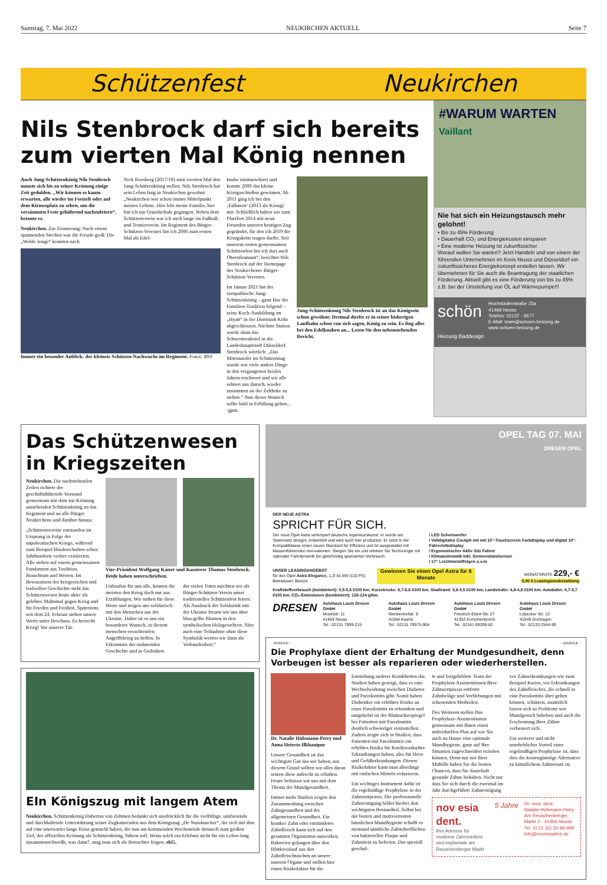Samstag, 7. Mai 2022 NEUKIRCHEN AKTUELL Seite 7
Schützenfest Neukirchen
Nils Stenbrock darf sich bereits zum vierten Mal König nennen
Auch Jung-Schützenkönig Nils Stenbrock musste sich bis zu seiner Krönung einige Zeit gedulden. „Wir können es kaum erwarten, alle wieder im Festzelt oder auf dem Kirmesplatz zu sehen, um die versäumten Feste gebührend nachzufeiern“, betonte er.
Neukirchen. Zur Erinnerung: Nach einem spannenden Stechen war die Freude groß: Die „Welde Jonge“ konnten nach
Nick Roesberg (2017/18) zum zweiten Mal den Jung-Schützenkönig stellen. Nils Stenbrock hat sein Leben lang in Neukirchen gewohnt: „Neukirchen war schon immer Mittelpunkt meines Lebens. Hier lebt meine Familie, hier bin ich zur Grundschule gegangen. Neben dem Schützenverein war ich auch lange im Fußball- und Tennisverein. Im Regiment des Bürger-Schützen-Vereines bin ich 2006 zum ersten Mal als Edel-
Immer ein besonder Anblick: der kleinste Schützen-Nachwuchs im Regiment. Fotos: BSV
knabe mitmarschiert und konnte 2009 das kleine Königsschießen gewinnen. Ab 2011 ging ich bei den ‚Falknern‘ (2013 als König) mit. Schließlich haben wir zum Pfarrfest 2014 mit neun Freunden unseren heutigen Zug gegründet, für den ich 2019 die Königskette tragen durfte. Seit unserem ersten gemeinsamen Schützenfest bin ich dort auch Oberstleutnant“, berichtet Nils Stenbrock auf der Homepage des Neukirchener Bürger-Schützen-Vereines.
Im Januar 2021 hat der sympathische Jung-Schützenkönig – ganz klar der Familien-Tradition folgend – seine Koch-Ausbildung im „Hyatt“ in der Domstadt Köln abgeschlossen. Nächste Station wurde dann das Schwesternhotel in der Landeshauptstadt Düsseldorf. Stenbrock wörtlich: „Das Miteinander im Schützenzug wurde wie viele andere Dinge in den vergangenen beiden Jahren erschwert und wir alle sehnen uns danach, wieder zusammen an der Zeltheke zu stehen.“ Nun dieser Wunsch sollte bald in Erfüllung gehen... -gpm.
Jung-Schützenkönig Nils Stenbrock ist an das Königsein schon gewöhnt: Dreimal durfte er in seiner bisherigen Laufbahn schon von sich sagen, König zu sein. Es fing alles bei den Edelknaben an... Lesen Sie den nebenstehenden Bericht.
#WARUM WARTEN
Vaillant
Nie hat sich ein Heizungstausch mehr gelohnt!
• Bis zu 45% Förderung
• Dauerhaft CO₂ und Energiekosten einsparen
• Eine moderne Heizung ist zukunftssicher
Worauf wollen Sie warten? Jetzt Handeln und von einem der führenden Unternehmen im Kreis Neuss und Düsseldorf ein zukunftssicheres Energiekonzept erstellen lassen. Wir übernehmen für Sie auch die Beantragung der staatlichen Förderung. Aktuell gibt es eine Förderung von bis zu 45% z.B. bei der Umstellung von ÖL auf Wärmepumpe!!!
schön
Heizung Baddesign Hochstadenstraße 23a
41469 Neuss
Telefon: 02137 - 6577
E-Mail: team@schoen-heizung.de
www.schoen-heizung.de
Das Schützenwesen in Kriegszeiten
Neukirchen. Die nachstehenden Zeilen richtete der geschäftsführende Vorstand gemeinsam mit dem zur Krönung anstehenden Schützenkönig an das Regiment und an alle Bürger Neukirchens und darüber hinaus:
„Schützenvereine entstanden im Ursprung in Folge der napoleonischen Kriege, während zum Beispiel Bruderschaften schon Jahrhunderte vorher existierten. Alle stehen auf einem gemeinsamen Fundament aus Tradition, Brauchtum und Werten. Im Bewusstsein der kriegerischen und leidvollen Geschichte steht das Schützenwesen heute aktiv als gelebtes Mahnmal gegen Krieg und für Frieden und Freiheit. Spätestens seit dem 24. Februar stehen unsere Werte unter Beschuss. Es herrscht Krieg! Vor unserer Tür.
Vize-Präsident Wolfgang Kaiser und Kassierer Thomas Stenbrock. Beide haben unterschrieben.
Unfassbar für uns alle, kennen die meisten den Krieg doch nur aus Erzählungen. Wir stehen für diese Werte und zeigen uns solidarisch mit den Menschen aus der Ukraine. Daher ist es uns ein besonderer Wunsch, in diesem menschen-verachtenden Angriffskrieg zu helfen. In Erkenntnis der mahnenden Geschichte und in Gedenken
der vielen Toten möchten wir als Bürger-Schützen-Verein unser traditionelles Schützenfest feiern. Als Ausdruck der Solidarität mit der Ukraine freuen wir uns über blau-gelbe Blumen in den symbolischen Holzgewehren. Aber auch eine Teilnahme ohne diese Symbolik werten wir dann als Verbundenheit.“
EIn Königszug mit langem Atem
Neukirchen. Schützenkönig Hubertus von Zehmen bedankt sich ausdrücklich für die vielfältige, umfassende und durchhaltende Unterstützung seiner Zugkameraden aus dem Königszug „De Nussknacker“, die sich mit ihm auf eine unerwartet lange Reise gemacht haben, die nun am kommenden Wochenende dennoch zum großen Ziel, der offiziellen Krönung als Schützenkönig, führen soll. Wenn solch ein Erlebnis nicht für ein Leben lang zusammenschweißt, was dann?, mag man sich als Betrachter fragen. ekG.
OPEL TAG 07. MAI
DRESEN OPEL
DER NEUE ASTRA
SPRICHT FÜR SICH.
Der neue Opel Astra verkörpert deutsche Ingenieurskunst: er wurde am Stammsitz designt, entwickelt und wird auch hier produziert. Er setzt in der Kompaktklasse einen neuen Standard für Effizienz und ist ausgestattet mit klassenführenden Innovationen. Steigen Sie ein und erleben Sie Technologie mit optimaler Fahrdynamik bei gleichzeitig sparsamen Verbrauch.
/ LED Scheinwerfer
/ Volldigitales Cockpit mit mit 10“-Touchscreen Farbdisplay und digital 10“-Fahrerinfodisplay
/ Ergonomischer Aktiv Sitz Fahrer
/ Klimaautomatik inkl. Sonnenstandsensor
/ 17“ Leichtmetallfelgen u.v.m
UNSER LEASINGANGEBOT
für den Opel Astra Elegance, 1,2l 81 kW (110 PS)
Betriebsart: Benzin
Gewinnen Sie einen Opel Astra für 6 Monate
MONATSRATE 229,- €
0,00 € Leasingsonderzahlung
Kraftstoffverbrauch (kombiniert): 5,5-5,5 l/100 km; Kurzstrecke: 6,7-6,6 l/100 km; Stadtrand: 5,6-5,5 l/100 km; Landstraße: 4,8-4,8 l/100 km; Autobahn: 5,7-5,7 l/100 km; CO₂-Emissionen (kombiniert): 126-124 g/km.
DRESEN Autohaus Louis Dresen GmbH
Moselstr. 11
41464 Neuss
Tel.: 02131 7999-215 Autohaus Louis Dresen GmbH
Weckenhofstr. 9
41564 Kaarst
Tel.: 02131 79575-904 Autohaus Louis Dresen GmbH
Friedrich-Ebert-Str. 27
41352 Korschenbroich
Tel.: 02161 99299-82 Autohaus Louis Dresen GmbH
Lübecker Str. 12
41540 Dormagen
Tel.: 02133 2544-99
– ANZEIGE – – ANZEIGE –
Die Prophylaxe dient der Erhaltung der Mundgesundheit, denn Vorbeugen ist besser als reparieren oder wiederherstellen.
Dr. Natalie Hülsmann-Petry und Anna Heiertz-Ilkhanipur
Unsere Gesundheit ist das wichtigste Gut das wir haben, aus diesem Grund sollten wir alles daran setzen diese aufrecht zu erhalten. Heute befassen wir uns mit dem Thema der Mundgesundheit.
Immer mehr Studien zeigen den Zusammenhang zwischen Zahngesundheit und der allgemeinen Gesundheit. Ein kranker Zahn oder entzündetes Zahnfleisch kann sich auf den gesamten Organismus auswirken. Bakterien gelangen über den Blutkreislauf aus den Zahnfleischtaschen an unsere inneren Organe und stellen hier einen Risikofaktor für die
Entstehung anderer Krankheiten dar. Studien haben gezeigt, dass es eine Wechselwirkung zwischen Diabetes und Parodontitis gibt. Somit haben Diabetiker ein erhöhtes Risiko an einer Parodontitis zu erkranken und umgekehrt ist der Blutzuckerspiegel bei Patienten mit Parodontitis deutlich schwieriger einzustellen. Zudem zeigte sich in Studien, dass Patienten mit Parodontitis ein erhöhtes Risiko für Kardiovaskuläre Erkrankungen haben, also für Herz- und Gefäßerkrankungen. Diesen Risikofaktor kann man allerdings mit einfachen Mitteln reduzieren.
Ein wichtiges Instrument dafür ist die regelmäßige Prophylaxe in der Zahnarztpraxis. Die professionelle Zahnreinigung bildet hierbei den wichtigsten Bestandteil. Selbst bei der besten und motiviertesten häuslichen Mundhygiene schafft es niemand sämtliche Zahnoberflächen von bakterieller Plaque und Zahnstein zu befreien. Das speziell geschul-
te und fortgebildete Team der Prophylaxe Assistentinnen Ihrer Zahnarztpraxis entfernt Zahnbeläge und Verfärbungen mit schonenden Methoden.
Des Weiteren stellen Ihre Prophylaxe-Assistentinnen gemeinsam mit Ihnen einen individuellen Plan auf wie Sie auch zu Hause eine optimale Mundhygiene, ganz auf Ihre Situation zugeschneidert erzielen können. Denn nur mit Ihrer Mithilfe haben Sie die besten Chancen, dass Sie dauerhaft gesunde Zähne behalten. Nicht nur dass Sie sich durch die zweimal im Jahr durchgeführte Zahnreinigung
vor Zahnerkrankungen wie zum Beispiel Karies, vor Erkrankungen des Zahnfleisches, die schnell in eine Parodontitis über gehen können, schützen, zusätzlich lassen sich so Probleme wie Mundgeruch beheben und auch die Erscheinung Ihrer Zähne verbessert sich.
Ein weiterer und nicht unerheblicher Vorteil einer regelmäßigen Prophylaxe ist, dass dies die kostengünstige Alternative zu künstlichem Zahnersatz ist.
nov esia dent.
Ihre Adresse für moderne Zahnmedizin und Implantate am Reuschenberger Markt
5 Jahre
Dr. med. dent.
Natalie Hülsmann-Petry
Am Reuschenberger Markt 2 · 41466 Neuss
Tel. (0 21 31) 20 66 999
info@novesiadent.de